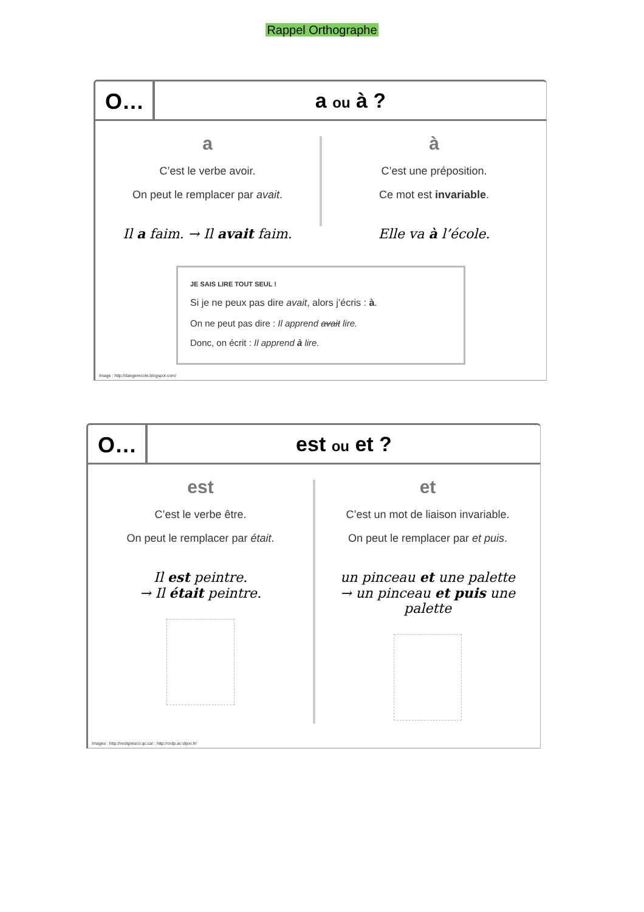Rappel Orthographe
O… a ou à ?
a
C’est le verbe avoir.
On peut le remplacer par avait.
Il a faim. → Il avait faim.
à
C’est une préposition.
Ce mot est invariable.
Elle va à l’école.
JE SAIS LIRE TOUT SEUL !
Si je ne peux pas dire avait, alors j’écris : à.
On ne peut pas dire : Il apprend avait lire.
Donc, on écrit : Il apprend à lire.
Image : http://dangerecole.blogspot.com/
O… est ou et ?
est
C’est le verbe être.
On peut le remplacer par était.
Il est peintre.
→ Il était peintre.
et
C’est un mot de liaison invariable.
On peut le remplacer par et puis.
un pinceau et une palette
→ un pinceau et puis une palette
Images : http://recitpresco.qc.ca/ ; http://crdp.ac-dijon.fr/